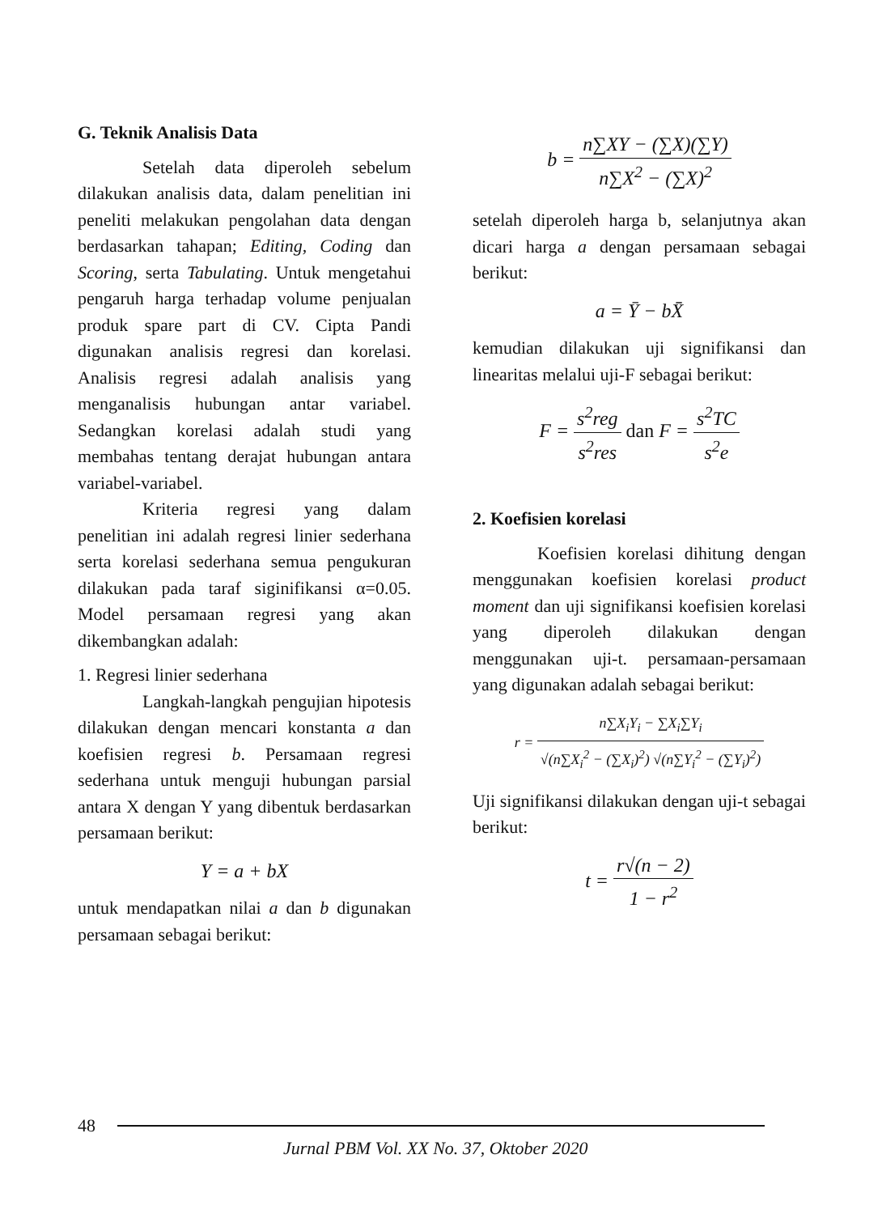G. Teknik Analisis Data
Setelah data diperoleh sebelum dilakukan analisis data, dalam penelitian ini peneliti melakukan pengolahan data dengan berdasarkan tahapan; Editing, Coding dan Scoring, serta Tabulating. Untuk mengetahui pengaruh harga terhadap volume penjualan produk spare part di CV. Cipta Pandi digunakan analisis regresi dan korelasi. Analisis regresi adalah analisis yang menganalisis hubungan antar variabel. Sedangkan korelasi adalah studi yang membahas tentang derajat hubungan antara variabel-variabel.
Kriteria regresi yang dalam penelitian ini adalah regresi linier sederhana serta korelasi sederhana semua pengukuran dilakukan pada taraf siginifikansi α=0.05. Model persamaan regresi yang akan dikembangkan adalah:
1. Regresi linier sederhana
Langkah-langkah pengujian hipotesis dilakukan dengan mencari konstanta a dan koefisien regresi b. Persamaan regresi sederhana untuk menguji hubungan parsial antara X dengan Y yang dibentuk berdasarkan persamaan berikut:
Y = a + bX
untuk mendapatkan nilai a dan b digunakan persamaan sebagai berikut:
b = n∑XY − (∑X)(∑Y) n∑X<sup>2</sup> − (∑X)<sup>2</sup>
setelah diperoleh harga b, selanjutnya akan dicari harga a dengan persamaan sebagai berikut:
a = Ȳ − bX̄
kemudian dilakukan uji signifikansi dan linearitas melalui uji-F sebagai berikut:
F = s<sup>2</sup>reg s<sup>2</sup>res dan F = s<sup>2</sup>TC s<sup>2</sup>e
2. Koefisien korelasi
Koefisien korelasi dihitung dengan menggunakan koefisien korelasi product moment dan uji signifikansi koefisien korelasi yang diperoleh dilakukan dengan menggunakan uji-t. persamaan-persamaan yang digunakan adalah sebagai berikut:
r = n∑X<sub>i</sub>Y<sub>i</sub> − ∑X<sub>i</sub>∑Y<sub>i</sub> √(n∑X<sub>i</sub><sup>2</sup> − (∑X<sub>i</sub>)<sup>2</sup>) √(n∑Y<sub>i</sub><sup>2</sup> − (∑Y<sub>i</sub>)<sup>2</sup>)
Uji signifikansi dilakukan dengan uji-t sebagai berikut:
t = r√(n − 2) 1 − r<sup>2</sup>
48
Jurnal PBM Vol. XX No. 37, Oktober 2020